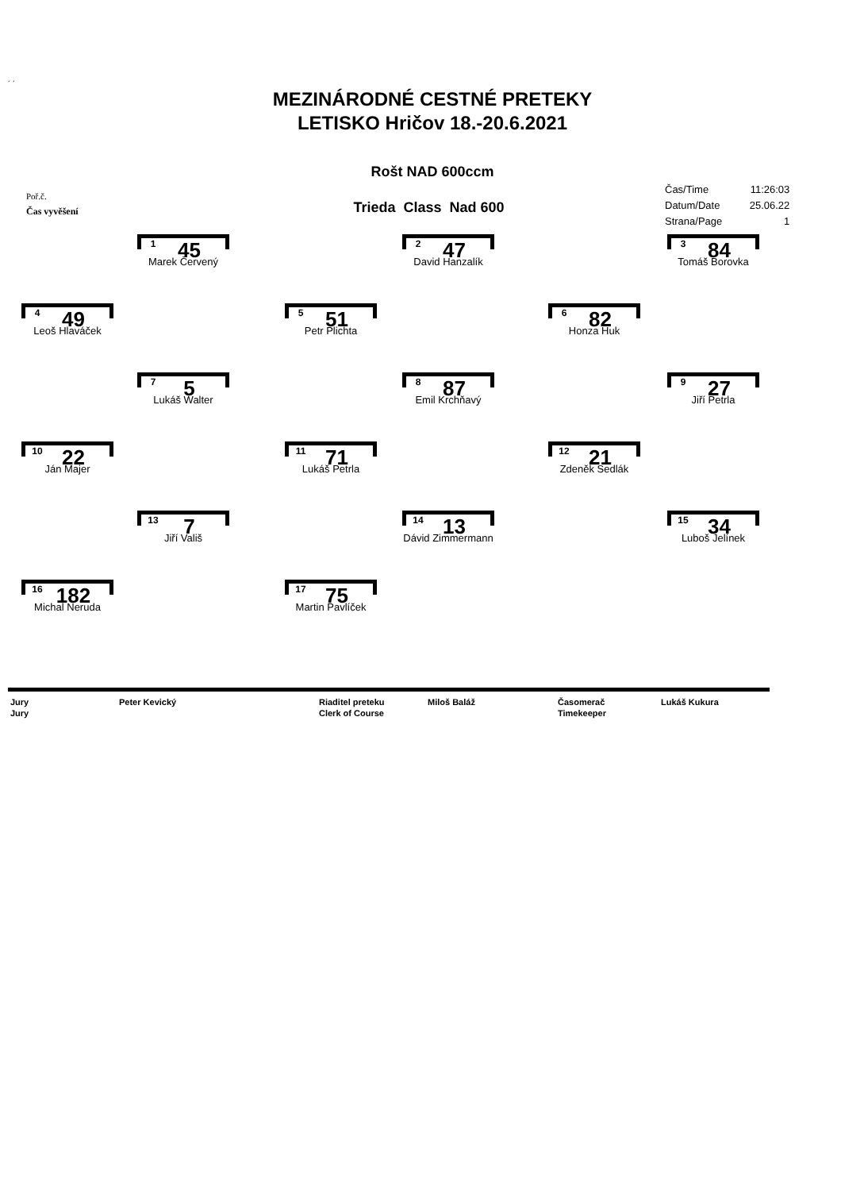´ ´
MEZINÁRODNÉ CESTNÉ PRETEKY
LETISKO Hričov 18.-20.6.2021
Rošt NAD 600ccm
Poř.č.
Čas vyvěšení
Trieda Class Nad 600
| Čas/Time | 11:26:03 |
| Datum/Date | 25.06.22 |
| Strana/Page | 1 |
1 45
Marek Červený
2 47
David Hanzalík
3 84
Tomáš Borovka
4 49
Leoš Hlaváček
5 51
Petr Plichta
6 82
Honza Huk
7 5
Lukáš Walter
8 87
Emil Krchňavý
9 27
Jiří Petrla
10 22
Ján Majer
11 71
Lukáš Petrla
12 21
Zdeněk Sedlák
13 7
Jiří Vališ
14 13
Dávid Zimmermann
15 34
Luboš Jelínek
16 182
Michal Neruda
17 75
Martin Pavlíček
| Jury | Peter Kevický | Riaditel preteku | Miloš Baláž | Časomerač | Lukáš Kukura |
| Jury | | Clerk of Course | | Timekeeper | |